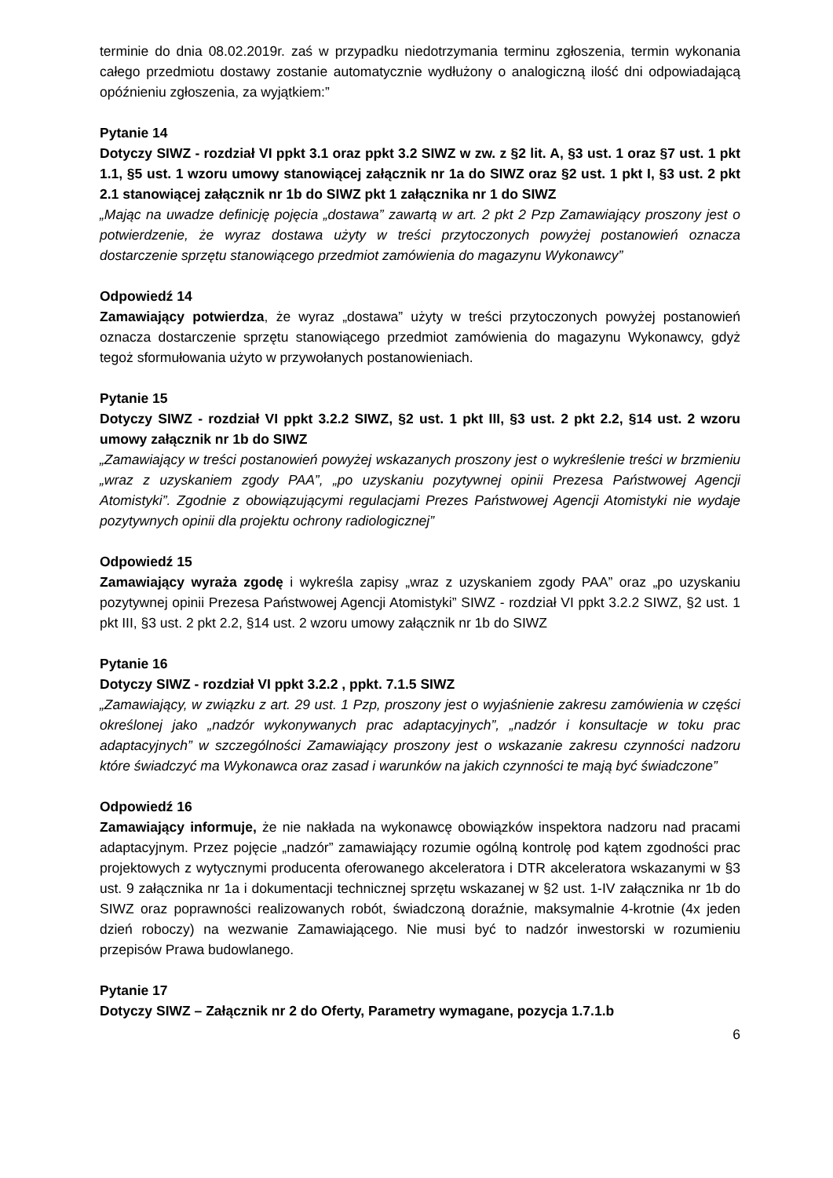terminie do dnia 08.02.2019r. zaś w przypadku niedotrzymania terminu zgłoszenia, termin wykonania całego przedmiotu dostawy zostanie automatycznie wydłużony o analogiczną ilość dni odpowiadającą opóźnieniu zgłoszenia, za wyjątkiem:”
Pytanie 14
Dotyczy SIWZ - rozdział VI ppkt 3.1 oraz ppkt 3.2 SIWZ w zw. z §2 lit. A, §3 ust. 1 oraz §7 ust. 1 pkt 1.1, §5 ust. 1 wzoru umowy stanowiącej załącznik nr 1a do SIWZ oraz §2 ust. 1 pkt I, §3 ust. 2 pkt 2.1 stanowiącej załącznik nr 1b do SIWZ pkt 1 załącznika nr 1 do SIWZ
„Mając na uwadze definicję pojęcia „dostawa” zawartą w art. 2 pkt 2 Pzp Zamawiający proszony jest o potwierdzenie, że wyraz dostawa użyty w treści przytoczonych powyżej postanowień oznacza dostarczenie sprzętu stanowiącego przedmiot zamówienia do magazynu Wykonawcy”
Odpowiedź 14
Zamawiający potwierdza, że wyraz „dostawa” użyty w treści przytoczonych powyżej postanowień oznacza dostarczenie sprzętu stanowiącego przedmiot zamówienia do magazynu Wykonawcy, gdyż tegoż sformułowania użyto w przywołanych postanowieniach.
Pytanie 15
Dotyczy SIWZ - rozdział VI ppkt 3.2.2 SIWZ, §2 ust. 1 pkt III, §3 ust. 2 pkt 2.2, §14 ust. 2 wzoru umowy załącznik nr 1b do SIWZ
„Zamawiający w treści postanowień powyżej wskazanych proszony jest o wykreślenie treści w brzmieniu „wraz z uzyskaniem zgody PAA”, „po uzyskaniu pozytywnej opinii Prezesa Państwowej Agencji Atomistyki”. Zgodnie z obowiązującymi regulacjami Prezes Państwowej Agencji Atomistyki nie wydaje pozytywnych opinii dla projektu ochrony radiologicznej”
Odpowiedź 15
Zamawiający wyraża zgodę i wykreśla zapisy „wraz z uzyskaniem zgody PAA” oraz „po uzyskaniu pozytywnej opinii Prezesa Państwowej Agencji Atomistyki” SIWZ - rozdział VI ppkt 3.2.2 SIWZ, §2 ust. 1 pkt III, §3 ust. 2 pkt 2.2, §14 ust. 2 wzoru umowy załącznik nr 1b do SIWZ
Pytanie 16
Dotyczy SIWZ - rozdział VI ppkt 3.2.2 , ppkt. 7.1.5 SIWZ
„Zamawiający, w związku z art. 29 ust. 1 Pzp, proszony jest o wyjaśnienie zakresu zamówienia w części określonej jako „nadzór wykonywanych prac adaptacyjnych”, „nadzór i konsultacje w toku prac adaptacyjnych” w szczególności Zamawiający proszony jest o wskazanie zakresu czynności nadzoru które świadczyć ma Wykonawca oraz zasad i warunków na jakich czynności te mają być świadczone”
Odpowiedź 16
Zamawiający informuje, że nie nakłada na wykonawcę obowiązków inspektora nadzoru nad pracami adaptacyjnym. Przez pojęcie „nadzór” zamawiający rozumie ogólną kontrolę pod kątem zgodności prac projektowych z wytycznymi producenta oferowanego akceleratora i DTR akceleratora wskazanymi w §3 ust. 9 załącznika nr 1a i dokumentacji technicznej sprzętu wskazanej w §2 ust. 1-IV załącznika nr 1b do SIWZ oraz poprawności realizowanych robót, świadczoną doraźnie, maksymalnie 4-krotnie (4x jeden dzień roboczy) na wezwanie Zamawiającego. Nie musi być to nadzór inwestorski w rozumieniu przepisów Prawa budowlanego.
Pytanie 17
Dotyczy SIWZ – Załącznik nr 2 do Oferty, Parametry wymagane, pozycja 1.7.1.b
6